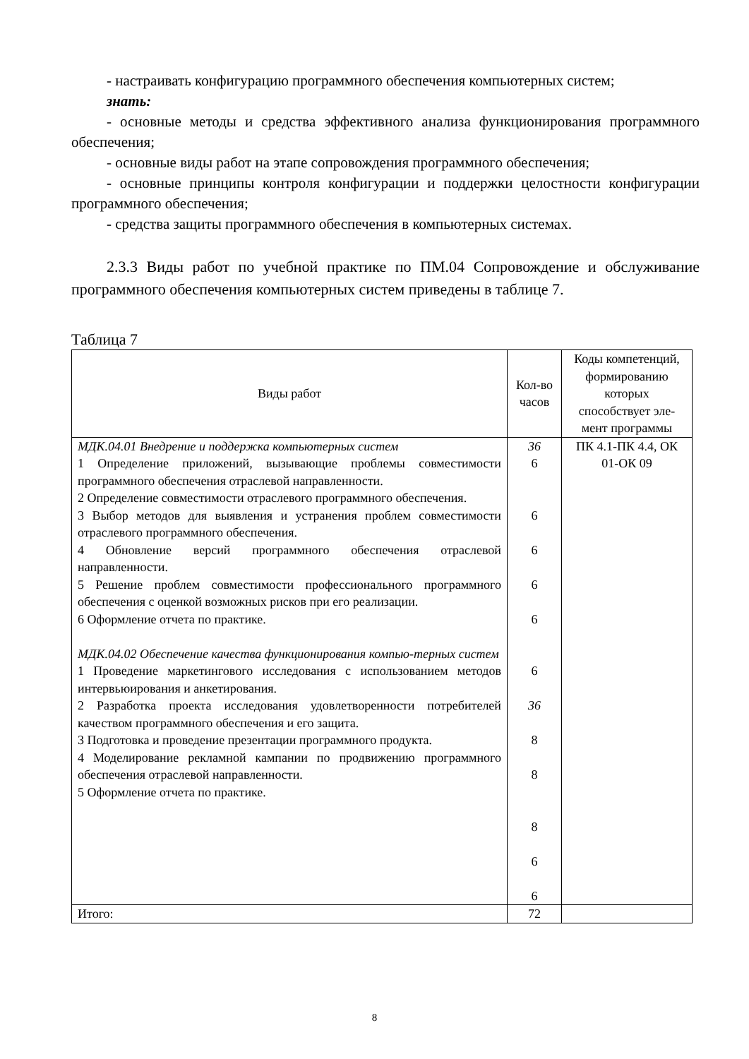- настраивать конфигурацию программного обеспечения компьютерных систем;
знать:
- основные методы и средства эффективного анализа функционирования программного обеспечения;
- основные виды работ на этапе сопровождения программного обеспечения;
- основные принципы контроля конфигурации и поддержки целостности конфигурации программного обеспечения;
- средства защиты программного обеспечения в компьютерных системах.
2.3.3 Виды работ по учебной практике по ПМ.04 Сопровождение и обслуживание программного обеспечения компьютерных систем приведены в таблице 7.
Таблица 7
| Виды работ | Кол-во часов | Коды компетенций, формированию которых способствует эле-мент программы |
| --- | --- | --- |
| МДК.04.01 Внедрение и поддержка компьютерных систем 1 Определение приложений, вызывающие проблемы совместимости программного обеспечения отраслевой направленности. 2 Определение совместимости отраслевого программного обеспечения. 3 Выбор методов для выявления и устранения проблем совместимости отраслевого программного обеспечения. 4 Обновление версий программного обеспечения отраслевой направленности. 5 Решение проблем совместимости профессионального программного обеспечения с оценкой возможных рисков при его реализации. 6 Оформление отчета по практике. МДК.04.02 Обеспечение качества функционирования компью-терных систем 1 Проведение маркетингового исследования с использованием методов интервьюирования и анкетирования. 2 Разработка проекта исследования удовлетворенности потребителей качеством программного обеспечения и его защита. 3 Подготовка и проведение презентации программного продукта. 4 Моделирование рекламной кампании по продвижению программного обеспечения отраслевой направленности. 5 Оформление отчета по практике. | 36 6 6 6 6 6 6 36 8 8 8 6 6 | ПК 4.1-ПК 4.4, ОК 01-ОК 09 |
| Итого: | 72 | |
8